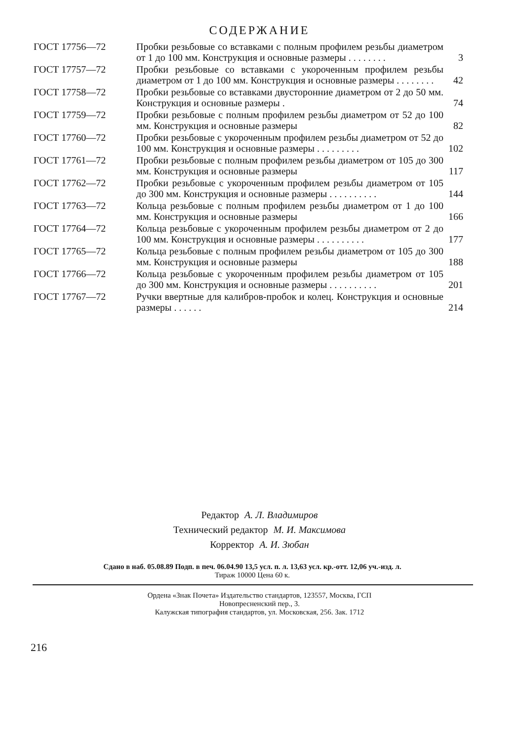СОДЕРЖАНИЕ
| ГОСТ 17756—72 | Пробки резьбовые со вставками с полным профилем резьбы диаметром от 1 до 100 мм. Конструкция и основные размеры . . . . . . . . | 3 |
| ГОСТ 17757—72 | Пробки резьбовые со вставками с укороченным профилем резьбы диаметром от 1 до 100 мм. Конструкция и основные размеры . . . . . . . . | 42 |
| ГОСТ 17758—72 | Пробки резьбовые со вставками двусторонние диаметром от 2 до 50 мм. Конструкция и основные размеры . | 74 |
| ГОСТ 17759—72 | Пробки резьбовые с полным профилем резьбы диаметром от 52 до 100 мм. Конструкция и основные размеры | 82 |
| ГОСТ 17760—72 | Пробки резьбовые с укороченным профилем резьбы диаметром от 52 до 100 мм. Конструкция и основные размеры . . . . . . . . . | 102 |
| ГОСТ 17761—72 | Пробки резьбовые с полным профилем резьбы диаметром от 105 до 300 мм. Конструкция и основные размеры | 117 |
| ГОСТ 17762—72 | Пробки резьбовые с укороченным профилем резьбы диаметром от 105 до 300 мм. Конструкция и основные размеры . . . . . . . . . . | 144 |
| ГОСТ 17763—72 | Кольца резьбовые с полным профилем резьбы диаметром от 1 до 100 мм. Конструкция и основные размеры | 166 |
| ГОСТ 17764—72 | Кольца резьбовые с укороченным профилем резьбы диаметром от 2 до 100 мм. Конструкция и основные размеры . . . . . . . . . . | 177 |
| ГОСТ 17765—72 | Кольца резьбовые с полным профилем резьбы диаметром от 105 до 300 мм. Конструкция и основные размеры | 188 |
| ГОСТ 17766—72 | Кольца резьбовые с укороченным профилем резьбы диаметром от 105 до 300 мм. Конструкция и основные размеры . . . . . . . . . . | 201 |
| ГОСТ 17767—72 | Ручки ввертные для калибров-пробок и колец. Конструкция и основные размеры . . . . . . | 214 |
Редактор А. Л. Владимиров
Технический редактор М. И. Максимова
Корректор А. И. Зюбан
Сдано в наб. 05.08.89 Подп. в печ. 06.04.90 13,5 усл. п. л. 13,63 усл. кр.-отт. 12,06 уч.-изд. л.
Тираж 10000 Цена 60 к.
Ордена «Знак Почета» Издательство стандартов, 123557, Москва, ГСП
Новопресненский пер., 3.
Калужская типография стандартов, ул. Московская, 256. Зак. 1712
216